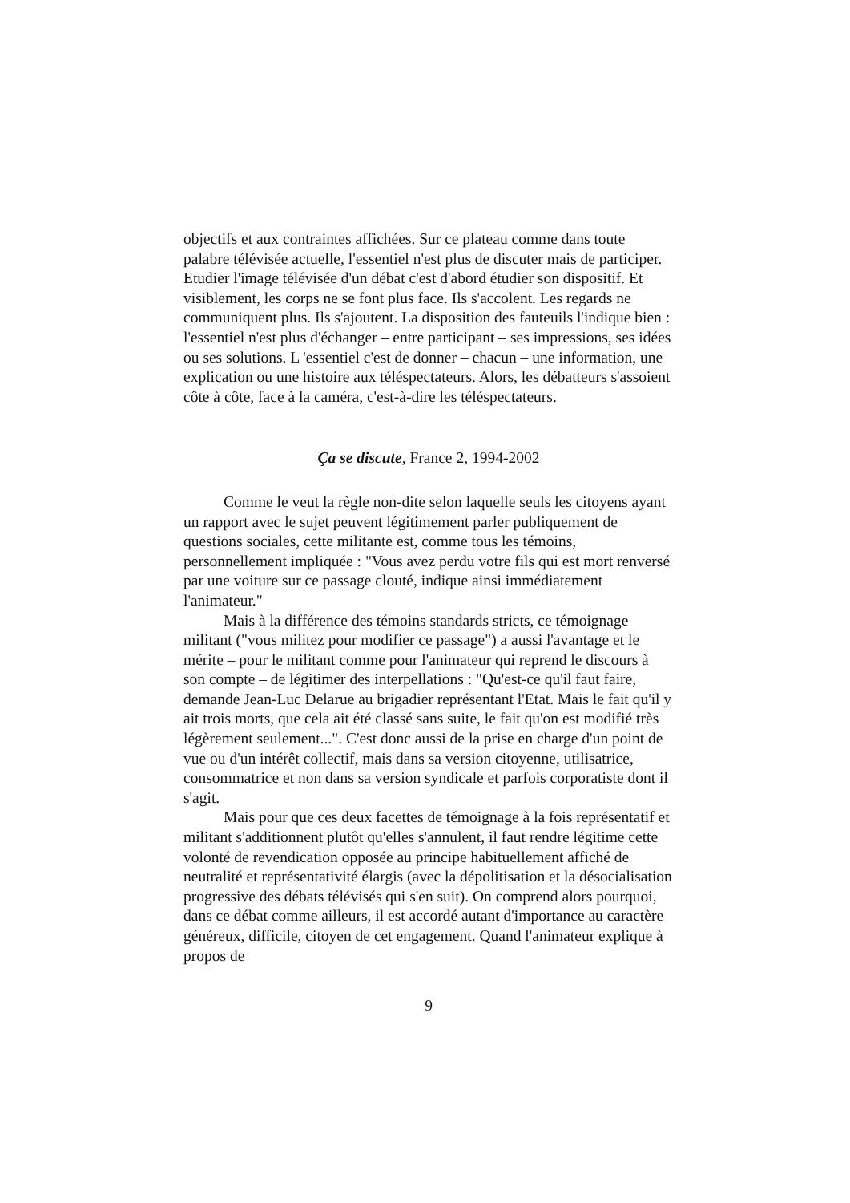objectifs et aux contraintes affichées. Sur ce plateau comme dans toute palabre télévisée actuelle, l'essentiel n'est plus de discuter mais de participer. Etudier l'image télévisée d'un débat c'est d'abord étudier son dispositif. Et visiblement, les corps ne se font plus face. Ils s'accolent. Les regards ne communiquent plus. Ils s'ajoutent. La disposition des fauteuils l'indique bien : l'essentiel n'est plus d'échanger – entre participant – ses impressions, ses idées ou ses solutions. L 'essentiel c'est de donner – chacun – une information, une explication ou une histoire aux téléspectateurs. Alors, les débatteurs s'assoient côte à côte, face à la caméra, c'est-à-dire les téléspectateurs.
Ça se discute, France 2, 1994-2002
Comme le veut la règle non-dite selon laquelle seuls les citoyens ayant un rapport avec le sujet peuvent légitimement parler publiquement de questions sociales, cette militante est, comme tous les témoins, personnellement impliquée : "Vous avez perdu votre fils qui est mort renversé par une voiture sur ce passage clouté, indique ainsi immédiatement l'animateur."
Mais à la différence des témoins standards stricts, ce témoignage militant ("vous militez pour modifier ce passage") a aussi l'avantage et le mérite – pour le militant comme pour l'animateur qui reprend le discours à son compte – de légitimer des interpellations : "Qu'est-ce qu'il faut faire, demande Jean-Luc Delarue au brigadier représentant l'Etat. Mais le fait qu'il y ait trois morts, que cela ait été classé sans suite, le fait qu'on est modifié très légèrement seulement...". C'est donc aussi de la prise en charge d'un point de vue ou d'un intérêt collectif, mais dans sa version citoyenne, utilisatrice, consommatrice et non dans sa version syndicale et parfois corporatiste dont il s'agit.
Mais pour que ces deux facettes de témoignage à la fois représentatif et militant s'additionnent plutôt qu'elles s'annulent, il faut rendre légitime cette volonté de revendication opposée au principe habituellement affiché de neutralité et représentativité élargis (avec la dépolitisation et la désocialisation progressive des débats télévisés qui s'en suit). On comprend alors pourquoi, dans ce débat comme ailleurs, il est accordé autant d'importance au caractère généreux, difficile, citoyen de cet engagement. Quand l'animateur explique à propos de
9